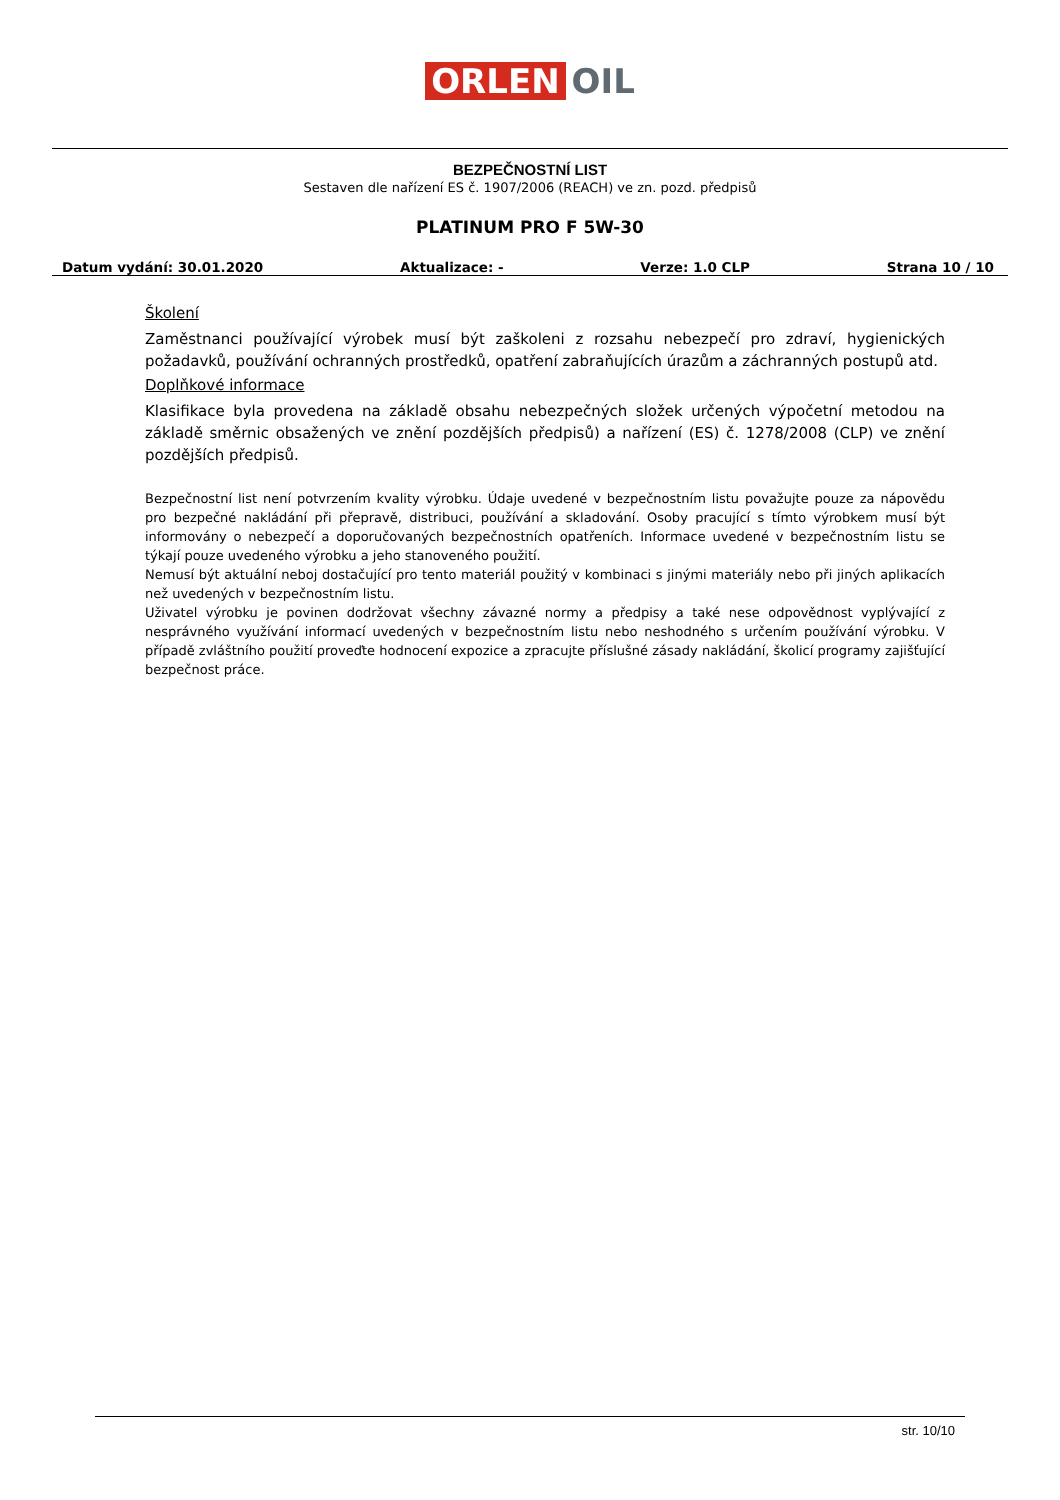ORLEN OIL
BEZPEČNOSTNÍ LIST
Sestaven dle nařízení ES č. 1907/2006 (REACH) ve zn. pozd. předpisů
PLATINUM PRO F 5W-30
Datum vydání: 30.01.2020 Aktualizace: - Verze: 1.0 CLP Strana 10 / 10
Školení
Zaměstnanci používající výrobek musí být zaškoleni z rozsahu nebezpečí pro zdraví, hygienických požadavků, používání ochranných prostředků, opatření zabraňujících úrazům a záchranných postupů atd.
Doplňkové informace
Klasifikace byla provedena na základě obsahu nebezpečných složek určených výpočetní metodou na základě směrnic obsažených ve znění pozdějších předpisů) a nařízení (ES) č. 1278/2008 (CLP) ve znění pozdějších předpisů.
Bezpečnostní list není potvrzením kvality výrobku. Údaje uvedené v bezpečnostním listu považujte pouze za nápovědu pro bezpečné nakládání při přepravě, distribuci, používání a skladování. Osoby pracující s tímto výrobkem musí být informovány o nebezpečí a doporučovaných bezpečnostních opatřeních. Informace uvedené v bezpečnostním listu se týkají pouze uvedeného výrobku a jeho stanoveného použití.
Nemusí být aktuální neboj dostačující pro tento materiál použitý v kombinaci s jinými materiály nebo při jiných aplikacích než uvedených v bezpečnostním listu.
Uživatel výrobku je povinen dodržovat všechny závazné normy a předpisy a také nese odpovědnost vyplývající z nesprávného využívání informací uvedených v bezpečnostním listu nebo neshodného s určením používání výrobku. V případě zvláštního použití proveďte hodnocení expozice a zpracujte příslušné zásady nakládání, školicí programy zajišťující bezpečnost práce.
str. 10/10